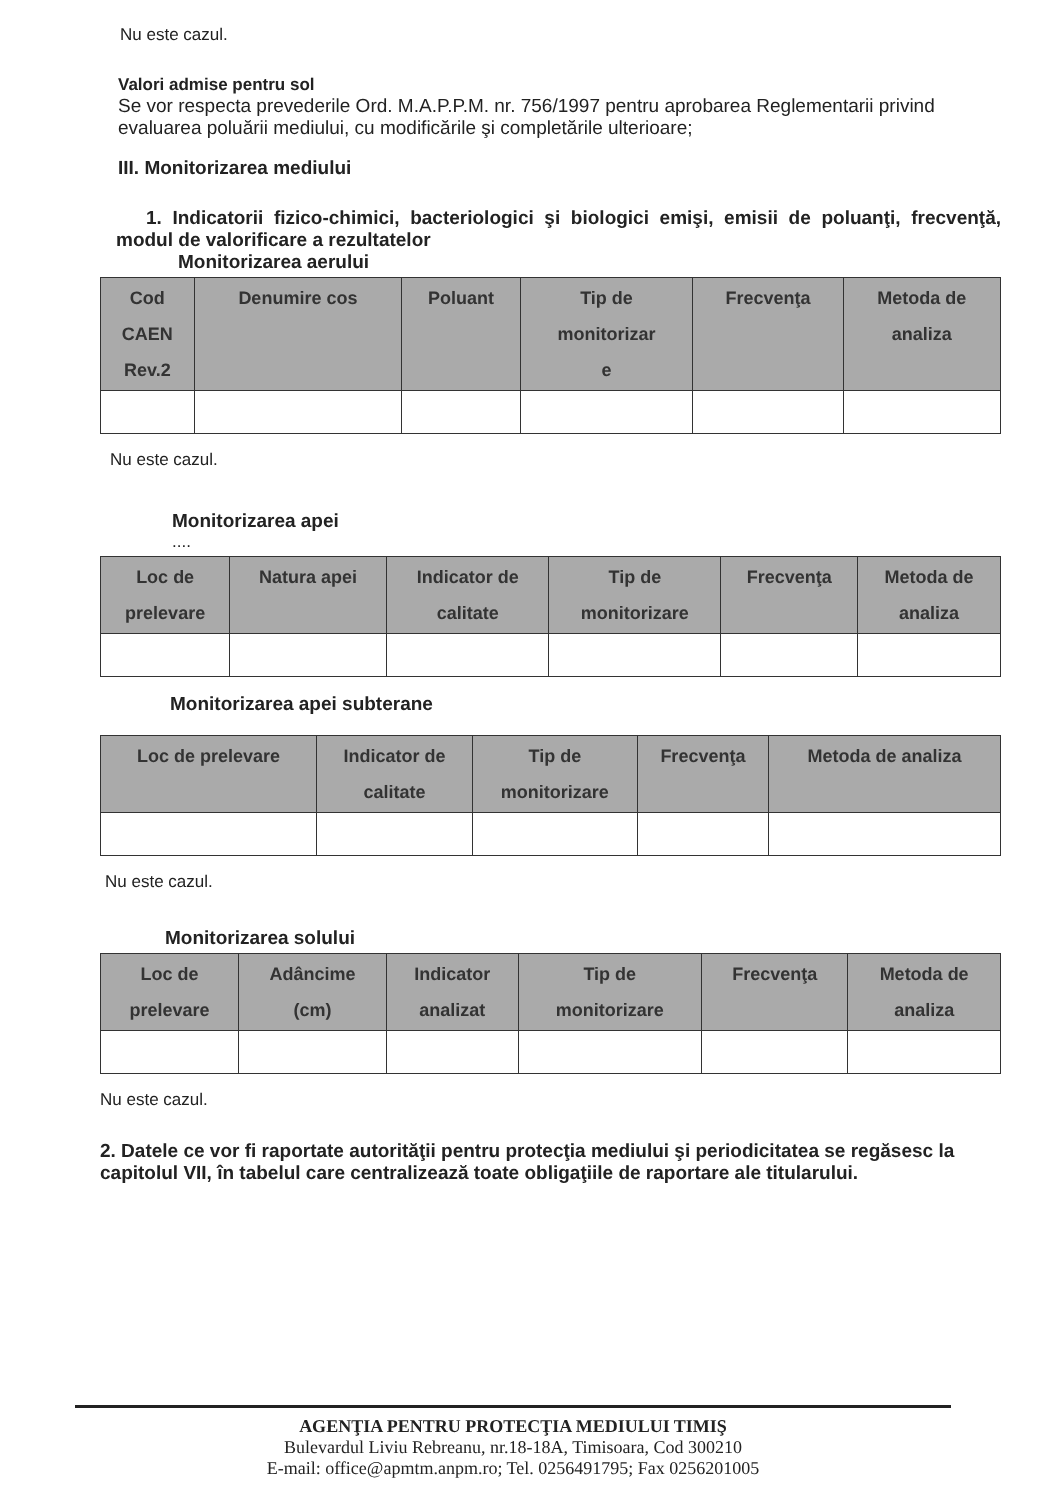Nu este cazul.
Valori admise pentru sol
Se vor respecta prevederile Ord. M.A.P.P.M. nr. 756/1997 pentru aprobarea Reglementarii privind evaluarea poluării mediului, cu modificările şi completările ulterioare;
III. Monitorizarea mediului
1. Indicatorii fizico-chimici, bacteriologici şi biologici emişi, emisii de poluanţi, frecvenţă, modul de valorificare a rezultatelor
Monitorizarea aerului
| Cod CAEN Rev.2 | Denumire cos | Poluant | Tip de monitorizar e | Frecvenţa | Metoda de analiza |
| --- | --- | --- | --- | --- | --- |
Nu este cazul.
Monitorizarea apei
....
| Loc de prelevare | Natura apei | Indicator de calitate | Tip de monitorizare | Frecvenţa | Metoda de analiza |
| --- | --- | --- | --- | --- | --- |
Monitorizarea apei subterane
| Loc de prelevare | Indicator de calitate | Tip de monitorizare | Frecvenţa | Metoda de analiza |
| --- | --- | --- | --- | --- |
Nu este cazul.
Monitorizarea solului
| Loc de prelevare | Adâncime (cm) | Indicator analizat | Tip de monitorizare | Frecvenţa | Metoda de analiza |
| --- | --- | --- | --- | --- | --- |
Nu este cazul.
2. Datele ce vor fi raportate autorităţii pentru protecţia mediului şi periodicitatea se regăsesc la capitolul VII, în tabelul care centralizează toate obligaţiile de raportare ale titularului.
AGENŢIA PENTRU PROTECŢIA MEDIULUI TIMIŞ
Bulevardul Liviu Rebreanu, nr.18-18A, Timisoara, Cod 300210
E-mail: office@apmtm.anpm.ro; Tel. 0256491795; Fax 0256201005